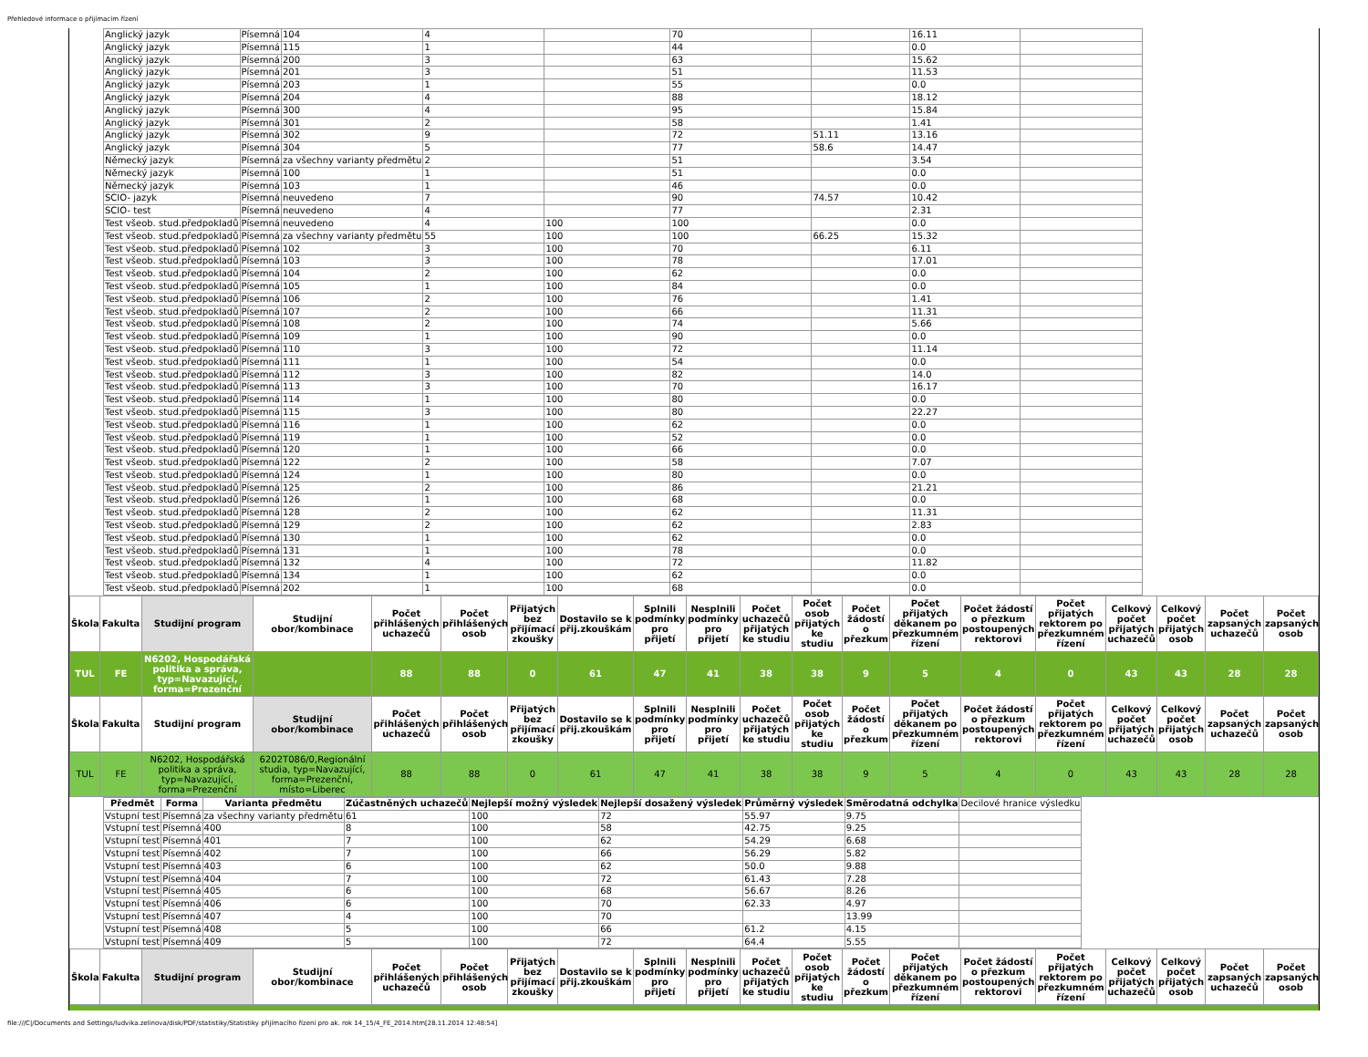Přehledové informace o přijímacím řízení
| Anglický jazyk | Písemná | 104 | 4 | | 70 | | 16.11 | |
| Anglický jazyk | Písemná | 115 | 1 | | 44 | | 0.0 | |
| Anglický jazyk | Písemná | 200 | 3 | | 63 | | 15.62 | |
| Anglický jazyk | Písemná | 201 | 3 | | 51 | | 11.53 | |
| Anglický jazyk | Písemná | 203 | 1 | | 55 | | 0.0 | |
| Anglický jazyk | Písemná | 204 | 4 | | 88 | | 18.12 | |
| Anglický jazyk | Písemná | 300 | 4 | | 95 | | 15.84 | |
| Anglický jazyk | Písemná | 301 | 2 | | 58 | | 1.41 | |
| Anglický jazyk | Písemná | 302 | 9 | | 72 | 51.11 | 13.16 | |
| Anglický jazyk | Písemná | 304 | 5 | | 77 | 58.6 | 14.47 | |
| Německý jazyk | Písemná | za všechny varianty předmětu | 2 | | 51 | | 3.54 | |
| Německý jazyk | Písemná | 100 | 1 | | 51 | | 0.0 | |
| Německý jazyk | Písemná | 103 | 1 | | 46 | | 0.0 | |
| SCIO- jazyk | Písemná | neuvedeno | 7 | | 90 | 74.57 | 10.42 | |
| SCIO- test | Písemná | neuvedeno | 4 | | 77 | | 2.31 | |
| Test všeob. stud.předpokladů | Písemná | neuvedeno | 4 | 100 | 100 | | 0.0 | |
| Test všeob. stud.předpokladů | Písemná | za všechny varianty předmětu | 55 | 100 | 100 | 66.25 | 15.32 | |
| Test všeob. stud.předpokladů | Písemná | 102 | 3 | 100 | 70 | | 6.11 | |
| Test všeob. stud.předpokladů | Písemná | 103 | 3 | 100 | 78 | | 17.01 | |
| Test všeob. stud.předpokladů | Písemná | 104 | 2 | 100 | 62 | | 0.0 | |
| Test všeob. stud.předpokladů | Písemná | 105 | 1 | 100 | 84 | | 0.0 | |
| Test všeob. stud.předpokladů | Písemná | 106 | 2 | 100 | 76 | | 1.41 | |
| Test všeob. stud.předpokladů | Písemná | 107 | 2 | 100 | 66 | | 11.31 | |
| Test všeob. stud.předpokladů | Písemná | 108 | 2 | 100 | 74 | | 5.66 | |
| Test všeob. stud.předpokladů | Písemná | 109 | 1 | 100 | 90 | | 0.0 | |
| Test všeob. stud.předpokladů | Písemná | 110 | 3 | 100 | 72 | | 11.14 | |
| Test všeob. stud.předpokladů | Písemná | 111 | 1 | 100 | 54 | | 0.0 | |
| Test všeob. stud.předpokladů | Písemná | 112 | 3 | 100 | 82 | | 14.0 | |
| Test všeob. stud.předpokladů | Písemná | 113 | 3 | 100 | 70 | | 16.17 | |
| Test všeob. stud.předpokladů | Písemná | 114 | 1 | 100 | 80 | | 0.0 | |
| Test všeob. stud.předpokladů | Písemná | 115 | 3 | 100 | 80 | | 22.27 | |
| Test všeob. stud.předpokladů | Písemná | 116 | 1 | 100 | 62 | | 0.0 | |
| Test všeob. stud.předpokladů | Písemná | 119 | 1 | 100 | 52 | | 0.0 | |
| Test všeob. stud.předpokladů | Písemná | 120 | 1 | 100 | 66 | | 0.0 | |
| Test všeob. stud.předpokladů | Písemná | 122 | 2 | 100 | 58 | | 7.07 | |
| Test všeob. stud.předpokladů | Písemná | 124 | 1 | 100 | 80 | | 0.0 | |
| Test všeob. stud.předpokladů | Písemná | 125 | 2 | 100 | 86 | | 21.21 | |
| Test všeob. stud.předpokladů | Písemná | 126 | 1 | 100 | 68 | | 0.0 | |
| Test všeob. stud.předpokladů | Písemná | 128 | 2 | 100 | 62 | | 11.31 | |
| Test všeob. stud.předpokladů | Písemná | 129 | 2 | 100 | 62 | | 2.83 | |
| Test všeob. stud.předpokladů | Písemná | 130 | 1 | 100 | 62 | | 0.0 | |
| Test všeob. stud.předpokladů | Písemná | 131 | 1 | 100 | 78 | | 0.0 | |
| Test všeob. stud.předpokladů | Písemná | 132 | 4 | 100 | 72 | | 11.82 | |
| Test všeob. stud.předpokladů | Písemná | 134 | 1 | 100 | 62 | | 0.0 | |
| Test všeob. stud.předpokladů | Písemná | 202 | 1 | 100 | 68 | | 0.0 | |
| Škola | Fakulta | Studijní program | Studijní obor/kombinace | Počet přihlášených uchazečů | Počet přihlášených osob | Přijatých bez přijímací zkoušky | Dostavilo se k přij.zkouškám | Splnili podmínky pro přijetí | Nesplnili podmínky pro přijetí | Počet uchazečů přijatých ke studiu | Počet osob přijatých ke studiu | Počet žádostí o přezkum | Počet přijatých děkanem po přezkumném řízení | Počet žádostí o přezkum postoupených rektorovi | Počet přijatých rektorem po přezkumném řízení | Celkový počet přijatých uchazečů | Celkový počet přijatých osob | Počet zapsaných uchazečů | Počet zapsaných osob |
| --- | --- | --- | --- | --- | --- | --- | --- | --- | --- | --- | --- | --- | --- | --- | --- | --- | --- | --- | --- |
| TUL | FE | N6202, Hospodářská politika a správa, typ=Navazující, forma=Prezenční | | 88 | 88 | 0 | 61 | 47 | 41 | 38 | 38 | 9 | 5 | 4 | 0 | 43 | 43 | 28 | 28 |
| Škola | Fakulta | Studijní program | Studijní obor/kombinace | Počet přihlášených uchazečů | Počet přihlášených osob | Přijatých bez přijímací zkoušky | Dostavilo se k přij.zkouškám | Splnili podmínky pro přijetí | Nesplnili podmínky pro přijetí | Počet uchazečů přijatých ke studiu | Počet osob přijatých ke studiu | Počet žádostí o přezkum | Počet přijatých děkanem po přezkumném řízení | Počet žádostí o přezkum postoupených rektorovi | Počet přijatých rektorem po přezkumném řízení | Celkový počet přijatých uchazečů | Celkový počet přijatých osob | Počet zapsaných uchazečů | Počet zapsaných osob |
| TUL | FE | N6202, Hospodářská politika a správa, typ=Navazující, forma=Prezenční | 6202T086/0,Regionální studia, typ=Navazující, forma=Prezenční, místo=Liberec | 88 | 88 | 0 | 61 | 47 | 41 | 38 | 38 | 9 | 5 | 4 | 0 | 43 | 43 | 28 | 28 |
| Předmět | Forma | Varianta předmětu | Zúčastněných uchazečů | Nejlepší možný výsledek | Nejlepší dosažený výsledek | Průměrný výsledek | Směrodatná odchylka | Decilové hranice výsledku |
| --- | --- | --- | --- | --- | --- | --- | --- | --- |
| Vstupní test | Písemná | za všechny varianty předmětu | 61 | 100 | 72 | 55.97 | 9.75 | |
| Vstupní test | Písemná | 400 | 8 | 100 | 58 | 42.75 | 9.25 | |
| Vstupní test | Písemná | 401 | 7 | 100 | 62 | 54.29 | 6.68 | |
| Vstupní test | Písemná | 402 | 7 | 100 | 66 | 56.29 | 5.82 | |
| Vstupní test | Písemná | 403 | 6 | 100 | 62 | 50.0 | 9.88 | |
| Vstupní test | Písemná | 404 | 7 | 100 | 72 | 61.43 | 7.28 | |
| Vstupní test | Písemná | 405 | 6 | 100 | 68 | 56.67 | 8.26 | |
| Vstupní test | Písemná | 406 | 6 | 100 | 70 | 62.33 | 4.97 | |
| Vstupní test | Písemná | 407 | 4 | 100 | 70 | | 13.99 | |
| Vstupní test | Písemná | 408 | 5 | 100 | 66 | 61.2 | 4.15 | |
| Vstupní test | Písemná | 409 | 5 | 100 | 72 | 64.4 | 5.55 | |
| Škola | Fakulta | Studijní program | Studijní obor/kombinace | Počet přihlášených uchazečů | Počet přihlášených osob | Přijatých bez přijímací zkoušky | Dostavilo se k přij.zkouškám | Splnili podmínky pro přijetí | Nesplnili podmínky pro přijetí | Počet uchazečů přijatých ke studiu | Počet osob přijatých ke studiu | Počet žádostí o přezkum | Počet přijatých děkanem po přezkumném řízení | Počet žádostí o přezkum postoupených rektorovi | Počet přijatých rektorem po přezkumném řízení | Celkový počet přijatých uchazečů | Celkový počet přijatých osob | Počet zapsaných uchazečů | Počet zapsaných osob |
| --- | --- | --- | --- | --- | --- | --- | --- | --- | --- | --- | --- | --- | --- | --- | --- | --- | --- | --- | --- |
file:///C|/Documents and Settings/ludvika.zelinova/disk/PDF/statistiky/Statistiky přijímacího řízení pro ak. rok 14_15/4_FE_2014.htm[28.11.2014 12:48:54]